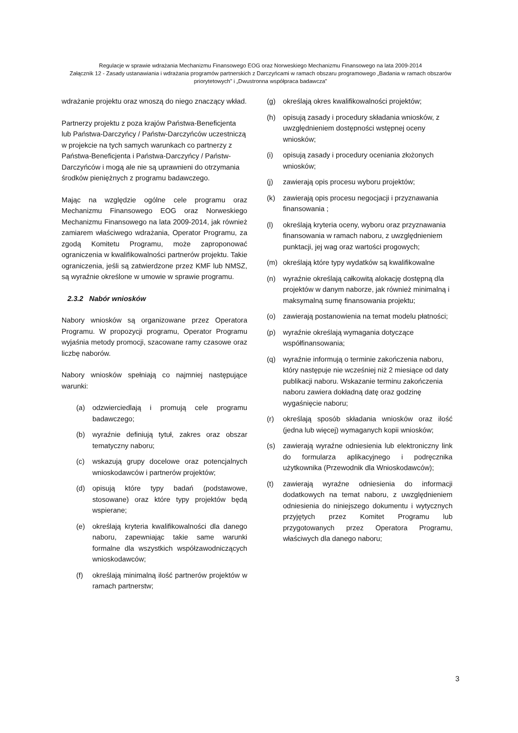Regulacje w sprawie wdrażania Mechanizmu Finansowego EOG oraz Norweskiego Mechanizmu Finansowego na lata 2009-2014
Załącznik 12 - Zasady ustanawiania i wdrażania programów partnerskich z Darczyńcami w ramach obszaru programowego „Badania w ramach obszarów priorytetowych” i „Dwustronna współpraca badawcza”
wdrażanie projektu oraz wnoszą do niego znaczący wkład.
Partnerzy projektu z poza krajów Państwa-Beneficjenta lub Państwa-Darczyńcy / Państw-Darczyńców uczestniczą w projekcie na tych samych warunkach co partnerzy z Państwa-Beneficjenta i Państwa-Darczyńcy / Państw-Darczyńców i mogą ale nie są uprawnieni do otrzymania środków pieniężnych z programu badawczego.
Mając na względzie ogólne cele programu oraz Mechanizmu Finansowego EOG oraz Norweskiego Mechanizmu Finansowego na lata 2009-2014, jak również zamiarem właściwego wdrażania, Operator Programu, za zgodą Komitetu Programu, może zaproponować ograniczenia w kwalifikowalności partnerów projektu. Takie ograniczenia, jeśli są zatwierdzone przez KMF lub NMSZ, są wyraźnie określone w umowie w sprawie programu.
2.3.2 Nabór wniosków
Nabory wniosków są organizowane przez Operatora Programu. W propozycji programu, Operator Programu wyjaśnia metody promocji, szacowane ramy czasowe oraz liczbę naborów.
Nabory wniosków spełniają co najmniej następujące warunki:
(a) odzwierciedlają i promują cele programu badawczego;
(b) wyraźnie definiują tytuł, zakres oraz obszar tematyczny naboru;
(c) wskazują grupy docelowe oraz potencjalnych wnioskodawców i partnerów projektów;
(d) opisują które typy badań (podstawowe, stosowane) oraz które typy projektów będą wspierane;
(e) określają kryteria kwalifikowalności dla danego naboru, zapewniając takie same warunki formalne dla wszystkich współzawodniczących wnioskodawców;
(f) określają minimalną ilość partnerów projektów w ramach partnerstw;
(g) określają okres kwalifikowalności projektów;
(h) opisują zasady i procedury składania wniosków, z uwzględnieniem dostępności wstępnej oceny wniosków;
(i) opisują zasady i procedury oceniania złożonych wniosków;
(j) zawierają opis procesu wyboru projektów;
(k) zawierają opis procesu negocjacji i przyznawania finansowania ;
(l) określają kryteria oceny, wyboru oraz przyznawania finansowania w ramach naboru, z uwzględnieniem punktacji, jej wag oraz wartości progowych;
(m) określają które typy wydatków są kwalifikowalne
(n) wyraźnie określają całkowitą alokację dostępną dla projektów w danym naborze, jak również minimalną i maksymalną sumę finansowania projektu;
(o) zawierają postanowienia na temat modelu płatności;
(p) wyraźnie określają wymagania dotyczące współfinansowania;
(q) wyraźnie informują o terminie zakończenia naboru, który następuje nie wcześniej niż 2 miesiące od daty publikacji naboru. Wskazanie terminu zakończenia naboru zawiera dokładną datę oraz godzinę wygaśnięcie naboru;
(r) określają sposób składania wniosków oraz ilość (jedna lub więcej) wymaganych kopii wniosków;
(s) zawierają wyraźne odniesienia lub elektroniczny link do formularza aplikacyjnego i podręcznika użytkownika (Przewodnik dla Wnioskodawców);
(t) zawierają wyraźne odniesienia do informacji dodatkowych na temat naboru, z uwzględnieniem odniesienia do niniejszego dokumentu i wytycznych przyjętych przez Komitet Programu lub przygotowanych przez Operatora Programu, właściwych dla danego naboru;
3